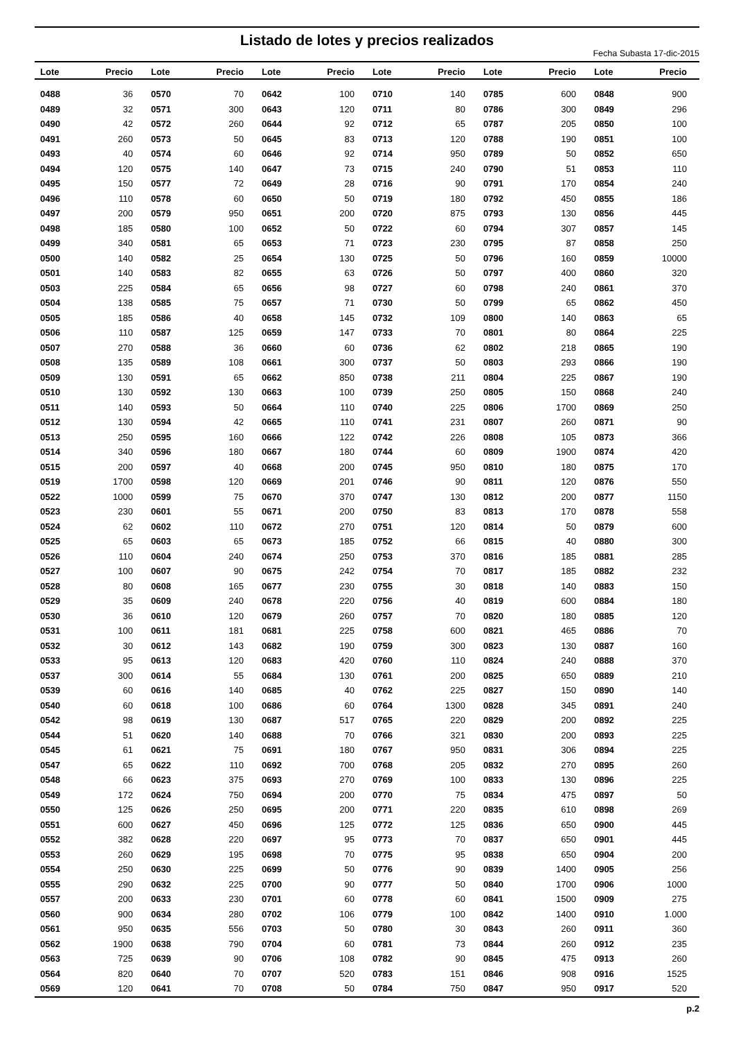Listado de lotes y precios realizados
Fecha Subasta 17-dic-2015
| Lote | Precio | Lote | Precio | Lote | Precio | Lote | Precio | Lote | Precio | Lote | Precio |
| --- | --- | --- | --- | --- | --- | --- | --- | --- | --- | --- | --- |
| 0488 | 36 | 0570 | 70 | 0642 | 100 | 0710 | 140 | 0785 | 600 | 0848 | 900 |
| 0489 | 32 | 0571 | 300 | 0643 | 120 | 0711 | 80 | 0786 | 300 | 0849 | 296 |
| 0490 | 42 | 0572 | 260 | 0644 | 92 | 0712 | 65 | 0787 | 205 | 0850 | 100 |
| 0491 | 260 | 0573 | 50 | 0645 | 83 | 0713 | 120 | 0788 | 190 | 0851 | 100 |
| 0493 | 40 | 0574 | 60 | 0646 | 92 | 0714 | 950 | 0789 | 50 | 0852 | 650 |
| 0494 | 120 | 0575 | 140 | 0647 | 73 | 0715 | 240 | 0790 | 51 | 0853 | 110 |
| 0495 | 150 | 0577 | 72 | 0649 | 28 | 0716 | 90 | 0791 | 170 | 0854 | 240 |
| 0496 | 110 | 0578 | 60 | 0650 | 50 | 0719 | 180 | 0792 | 450 | 0855 | 186 |
| 0497 | 200 | 0579 | 950 | 0651 | 200 | 0720 | 875 | 0793 | 130 | 0856 | 445 |
| 0498 | 185 | 0580 | 100 | 0652 | 50 | 0722 | 60 | 0794 | 307 | 0857 | 145 |
| 0499 | 340 | 0581 | 65 | 0653 | 71 | 0723 | 230 | 0795 | 87 | 0858 | 250 |
| 0500 | 140 | 0582 | 25 | 0654 | 130 | 0725 | 50 | 0796 | 160 | 0859 | 10000 |
| 0501 | 140 | 0583 | 82 | 0655 | 63 | 0726 | 50 | 0797 | 400 | 0860 | 320 |
| 0503 | 225 | 0584 | 65 | 0656 | 98 | 0727 | 60 | 0798 | 240 | 0861 | 370 |
| 0504 | 138 | 0585 | 75 | 0657 | 71 | 0730 | 50 | 0799 | 65 | 0862 | 450 |
| 0505 | 185 | 0586 | 40 | 0658 | 145 | 0732 | 109 | 0800 | 140 | 0863 | 65 |
| 0506 | 110 | 0587 | 125 | 0659 | 147 | 0733 | 70 | 0801 | 80 | 0864 | 225 |
| 0507 | 270 | 0588 | 36 | 0660 | 60 | 0736 | 62 | 0802 | 218 | 0865 | 190 |
| 0508 | 135 | 0589 | 108 | 0661 | 300 | 0737 | 50 | 0803 | 293 | 0866 | 190 |
| 0509 | 130 | 0591 | 65 | 0662 | 850 | 0738 | 211 | 0804 | 225 | 0867 | 190 |
| 0510 | 130 | 0592 | 130 | 0663 | 100 | 0739 | 250 | 0805 | 150 | 0868 | 240 |
| 0511 | 140 | 0593 | 50 | 0664 | 110 | 0740 | 225 | 0806 | 1700 | 0869 | 250 |
| 0512 | 130 | 0594 | 42 | 0665 | 110 | 0741 | 231 | 0807 | 260 | 0871 | 90 |
| 0513 | 250 | 0595 | 160 | 0666 | 122 | 0742 | 226 | 0808 | 105 | 0873 | 366 |
| 0514 | 340 | 0596 | 180 | 0667 | 180 | 0744 | 60 | 0809 | 1900 | 0874 | 420 |
| 0515 | 200 | 0597 | 40 | 0668 | 200 | 0745 | 950 | 0810 | 180 | 0875 | 170 |
| 0519 | 1700 | 0598 | 120 | 0669 | 201 | 0746 | 90 | 0811 | 120 | 0876 | 550 |
| 0522 | 1000 | 0599 | 75 | 0670 | 370 | 0747 | 130 | 0812 | 200 | 0877 | 1150 |
| 0523 | 230 | 0601 | 55 | 0671 | 200 | 0750 | 83 | 0813 | 170 | 0878 | 558 |
| 0524 | 62 | 0602 | 110 | 0672 | 270 | 0751 | 120 | 0814 | 50 | 0879 | 600 |
| 0525 | 65 | 0603 | 65 | 0673 | 185 | 0752 | 66 | 0815 | 40 | 0880 | 300 |
| 0526 | 110 | 0604 | 240 | 0674 | 250 | 0753 | 370 | 0816 | 185 | 0881 | 285 |
| 0527 | 100 | 0607 | 90 | 0675 | 242 | 0754 | 70 | 0817 | 185 | 0882 | 232 |
| 0528 | 80 | 0608 | 165 | 0677 | 230 | 0755 | 30 | 0818 | 140 | 0883 | 150 |
| 0529 | 35 | 0609 | 240 | 0678 | 220 | 0756 | 40 | 0819 | 600 | 0884 | 180 |
| 0530 | 36 | 0610 | 120 | 0679 | 260 | 0757 | 70 | 0820 | 180 | 0885 | 120 |
| 0531 | 100 | 0611 | 181 | 0681 | 225 | 0758 | 600 | 0821 | 465 | 0886 | 70 |
| 0532 | 30 | 0612 | 143 | 0682 | 190 | 0759 | 300 | 0823 | 130 | 0887 | 160 |
| 0533 | 95 | 0613 | 120 | 0683 | 420 | 0760 | 110 | 0824 | 240 | 0888 | 370 |
| 0537 | 300 | 0614 | 55 | 0684 | 130 | 0761 | 200 | 0825 | 650 | 0889 | 210 |
| 0539 | 60 | 0616 | 140 | 0685 | 40 | 0762 | 225 | 0827 | 150 | 0890 | 140 |
| 0540 | 60 | 0618 | 100 | 0686 | 60 | 0764 | 1300 | 0828 | 345 | 0891 | 240 |
| 0542 | 98 | 0619 | 130 | 0687 | 517 | 0765 | 220 | 0829 | 200 | 0892 | 225 |
| 0544 | 51 | 0620 | 140 | 0688 | 70 | 0766 | 321 | 0830 | 200 | 0893 | 225 |
| 0545 | 61 | 0621 | 75 | 0691 | 180 | 0767 | 950 | 0831 | 306 | 0894 | 225 |
| 0547 | 65 | 0622 | 110 | 0692 | 700 | 0768 | 205 | 0832 | 270 | 0895 | 260 |
| 0548 | 66 | 0623 | 375 | 0693 | 270 | 0769 | 100 | 0833 | 130 | 0896 | 225 |
| 0549 | 172 | 0624 | 750 | 0694 | 200 | 0770 | 75 | 0834 | 475 | 0897 | 50 |
| 0550 | 125 | 0626 | 250 | 0695 | 200 | 0771 | 220 | 0835 | 610 | 0898 | 269 |
| 0551 | 600 | 0627 | 450 | 0696 | 125 | 0772 | 125 | 0836 | 650 | 0900 | 445 |
| 0552 | 382 | 0628 | 220 | 0697 | 95 | 0773 | 70 | 0837 | 650 | 0901 | 445 |
| 0553 | 260 | 0629 | 195 | 0698 | 70 | 0775 | 95 | 0838 | 650 | 0904 | 200 |
| 0554 | 250 | 0630 | 225 | 0699 | 50 | 0776 | 90 | 0839 | 1400 | 0905 | 256 |
| 0555 | 290 | 0632 | 225 | 0700 | 90 | 0777 | 50 | 0840 | 1700 | 0906 | 1000 |
| 0557 | 200 | 0633 | 230 | 0701 | 60 | 0778 | 60 | 0841 | 1500 | 0909 | 275 |
| 0560 | 900 | 0634 | 280 | 0702 | 106 | 0779 | 100 | 0842 | 1400 | 0910 | 1.000 |
| 0561 | 950 | 0635 | 556 | 0703 | 50 | 0780 | 30 | 0843 | 260 | 0911 | 360 |
| 0562 | 1900 | 0638 | 790 | 0704 | 60 | 0781 | 73 | 0844 | 260 | 0912 | 235 |
| 0563 | 725 | 0639 | 90 | 0706 | 108 | 0782 | 90 | 0845 | 475 | 0913 | 260 |
| 0564 | 820 | 0640 | 70 | 0707 | 520 | 0783 | 151 | 0846 | 908 | 0916 | 1525 |
| 0569 | 120 | 0641 | 70 | 0708 | 50 | 0784 | 750 | 0847 | 950 | 0917 | 520 |
p.2